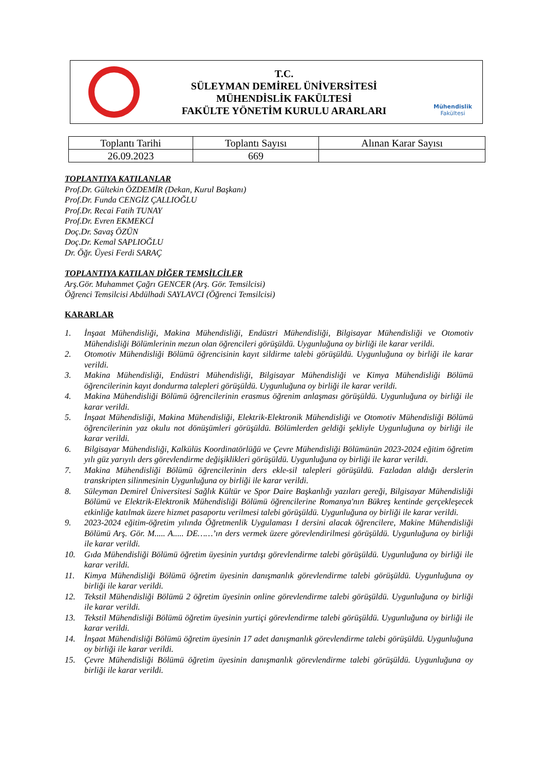T.C.
SÜLEYMAN DEMİREL ÜNİVERSİTESİ
MÜHENDİSLİK FAKÜLTESİ
FAKÜLTE YÖNETİM KURULU ARARLARI
Mühendislik
Fakültesi
| Toplantı Tarihi | Toplantı Sayısı | Alınan Karar Sayısı |
| --- | --- | --- |
| 26.09.2023 | 669 | |
TOPLANTIYA KATILANLAR
Prof.Dr. Gültekin ÖZDEMİR (Dekan, Kurul Başkanı)
Prof.Dr. Funda CENGİZ ÇALLIOĞLU
Prof.Dr. Recai Fatih TUNAY
Prof.Dr. Evren EKMEKCİ
Doç.Dr. Savaş ÖZÜN
Doç.Dr. Kemal SAPLIOĞLU
Dr. Öğr. Üyesi Ferdi SARAÇ
TOPLANTIYA KATILAN DİĞER TEMSİLCİLER
Arş.Gör. Muhammet Çağrı GENCER (Arş. Gör. Temsilcisi)
Öğrenci Temsilcisi Abdülhadi SAYLAVCI (Öğrenci Temsilcisi)
KARARLAR
1. İnşaat Mühendisliği, Makina Mühendisliği, Endüstri Mühendisliği, Bilgisayar Mühendisliği ve Otomotiv Mühendisliği Bölümlerinin mezun olan öğrencileri görüşüldü. Uygunluğuna oy birliği ile karar verildi.
2. Otomotiv Mühendisliği Bölümü öğrencisinin kayıt sildirme talebi görüşüldü. Uygunluğuna oy birliği ile karar verildi.
3. Makina Mühendisliği, Endüstri Mühendisliği, Bilgisayar Mühendisliği ve Kimya Mühendisliği Bölümü öğrencilerinin kayıt dondurma talepleri görüşüldü. Uygunluğuna oy birliği ile karar verildi.
4. Makina Mühendisliği Bölümü öğrencilerinin erasmus öğrenim anlaşması görüşüldü. Uygunluğuna oy birliği ile karar verildi.
5. İnşaat Mühendisliği, Makina Mühendisliği, Elektrik-Elektronik Mühendisliği ve Otomotiv Mühendisliği Bölümü öğrencilerinin yaz okulu not dönüşümleri görüşüldü. Bölümlerden geldiği şekliyle Uygunluğuna oy birliği ile karar verildi.
6. Bilgisayar Mühendisliği, Kalkülüs Koordinatörlüğü ve Çevre Mühendisliği Bölümünün 2023-2024 eğitim öğretim yılı güz yarıyılı ders görevlendirme değişiklikleri görüşüldü. Uygunluğuna oy birliği ile karar verildi.
7. Makina Mühendisliği Bölümü öğrencilerinin ders ekle-sil talepleri görüşüldü. Fazladan aldığı derslerin transkripten silinmesinin Uygunluğuna oy birliği ile karar verildi.
8. Süleyman Demirel Üniversitesi Sağlık Kültür ve Spor Daire Başkanlığı yazıları gereği, Bilgisayar Mühendisliği Bölümü ve Elektrik-Elektronik Mühendisliği Bölümü öğrencilerine Romanya'nın Bükreş kentinde gerçekleşecek etkinliğe katılmak üzere hizmet pasaportu verilmesi talebi görüşüldü. Uygunluğuna oy birliği ile karar verildi.
9. 2023-2024 eğitim-öğretim yılında Öğretmenlik Uygulaması I dersini alacak öğrencilere, Makine Mühendisliği Bölümü Arş. Gör. M..... A..... DE……’ın ders vermek üzere görevlendirilmesi görüşüldü. Uygunluğuna oy birliği ile karar verildi.
10. Gıda Mühendisliği Bölümü öğretim üyesinin yurtdışı görevlendirme talebi görüşüldü. Uygunluğuna oy birliği ile karar verildi.
11. Kimya Mühendisliği Bölümü öğretim üyesinin danışmanlık görevlendirme talebi görüşüldü. Uygunluğuna oy birliği ile karar verildi.
12. Tekstil Mühendisliği Bölümü 2 öğretim üyesinin online görevlendirme talebi görüşüldü. Uygunluğuna oy birliği ile karar verildi.
13. Tekstil Mühendisliği Bölümü öğretim üyesinin yurtiçi görevlendirme talebi görüşüldü. Uygunluğuna oy birliği ile karar verildi.
14. İnşaat Mühendisliği Bölümü öğretim üyesinin 17 adet danışmanlık görevlendirme talebi görüşüldü. Uygunluğuna oy birliği ile karar verildi.
15. Çevre Mühendisliği Bölümü öğretim üyesinin danışmanlık görevlendirme talebi görüşüldü. Uygunluğuna oy birliği ile karar verildi.